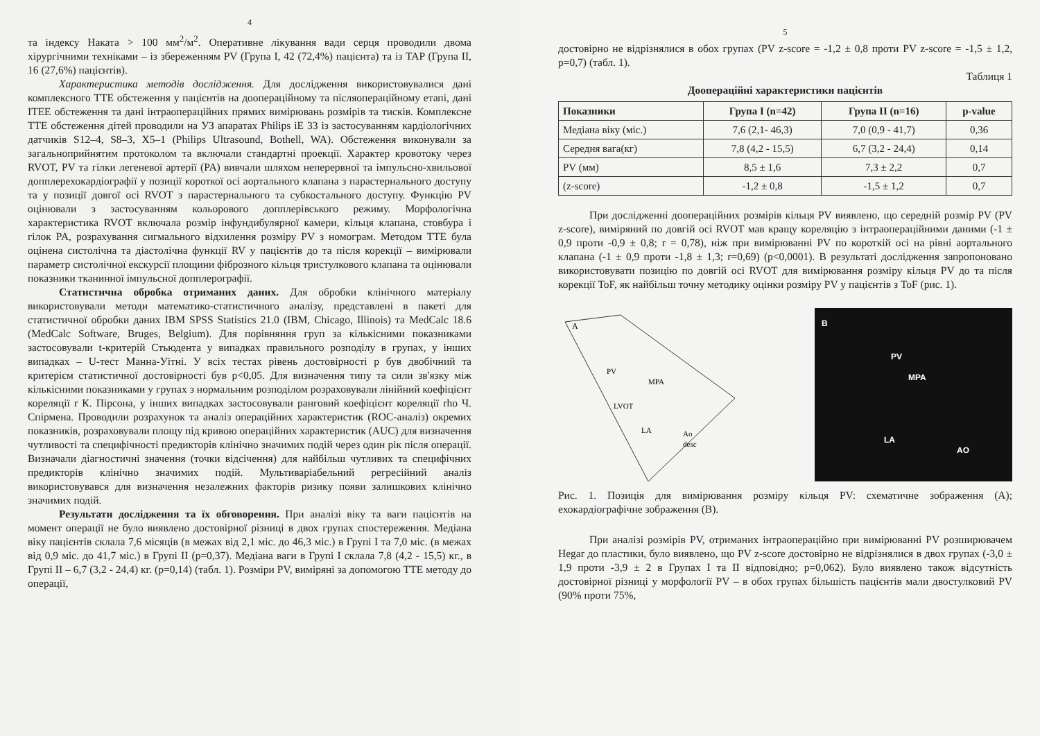4
та індексу Наката > 100 мм<sup>2</sup>/м<sup>2</sup>. Оперативне лікування вади серця проводили двома хірургічними техніками – із збереженням PV (Група I, 42 (72,4%) пацієнта) та із TAP (Група II, 16 (27,6%) пацієнтів).
Характеристика методів дослідження. Для дослідження використовувалися дані комплексного ТТЕ обстеження у пацієнтів на доопераційному та післяопераційному етапі, дані ITEE обстеження та дані інтраопераційних прямих вимірювань розмірів та тисків. Комплексне ТТЕ обстеження дітей проводили на УЗ апаратах Philips iE 33 із застосуванням кардіологічних датчиків S12–4, S8–3, X5–1 (Philips Ultrasound, Bothell, WA). Обстеження виконували за загальноприйнятим протоколом та включали стандартні проекції. Характер кровотоку через RVOT, PV та гілки легеневої артерії (PA) вивчали шляхом неперервної та імпульсно-хвильової допплерехокардіографії у позиції короткої осі аортального клапана з парастернального доступу та у позиції довгої осі RVOT з парастернального та субкостального доступу. Функцію PV оцінювали з застосуванням кольорового допплерівського режиму. Морфологічна характеристика RVOT включала розмір інфундибулярної камери, кільця клапана, стовбура і гілок PA, розрахування сигмального відхилення розміру PV з номограм. Методом ТТЕ була оцінена систолічна та діастолічна функції RV у пацієнтів до та після корекції – вимірювали параметр систолічної екскурсії площини фіброзного кільця тристулкового клапана та оцінювали показники тканинної імпульсної допплерографії.
Статистична обробка отриманих даних. Для обробки клінічного матеріалу використовували методи математико-статистичного аналізу, представлені в пакеті для статистичної обробки даних IBM SPSS Statistics 21.0 (IBM, Chicago, Illinois) та MedCalc 18.6 (MedCalc Software, Bruges, Belgium). Для порівняння груп за кількісними показниками застосовували t-критерій Стьюдента у випадках правильного розподілу в групах, у інших випадках – U-тест Манна-Уітні. У всіх тестах рівень достовірності p був двобічний та критерієм статистичної достовірності був p<0,05. Для визначення типу та сили зв'язку між кількісними показниками у групах з нормальним розподілом розраховували лінійний коефіцієнт кореляції r К. Пірсона, у інших випадках застосовували ранговий коефіцієнт кореляції rho Ч. Спірмена. Проводили розрахунок та аналіз операційних характеристик (ROC-аналіз) окремих показників, розраховували площу під кривою операційних характеристик (AUC) для визначення чутливості та специфічності предикторів клінічно значимих подій через один рік після операції. Визначали діагностичні значення (точки відсічення) для найбільш чутливих та специфічних предикторів клінічно значимих подій. Мультиваріабельний регресійний аналіз використовувався для визначення незалежних факторів ризику появи залишкових клінічно значимих подій.
Результати дослідження та їх обговорення. При аналізі віку та ваги пацієнтів на момент операції не було виявлено достовірної різниці в двох групах спостереження. Медіана віку пацієнтів склала 7,6 місяців (в межах від 2,1 міс. до 46,3 міс.) в Групі I та 7,0 міс. (в межах від 0,9 міс. до 41,7 міс.) в Групі II (p=0,37). Медіана ваги в Групі I склала 7,8 (4,2 - 15,5) кг., в Групі II – 6,7 (3,2 - 24,4) кг. (p=0,14) (табл. 1). Розміри PV, виміряні за допомогою ТТЕ методу до операції,
5
достовірно не відрізнялися в обох групах (PV z-score = -1,2 ± 0,8 проти PV z-score = -1,5 ± 1,2, p=0,7) (табл. 1).
Таблиця 1
Доопераційні характеристики пацієнтів
| Показники | Група I (n=42) | Група II (n=16) | p-value |
| --- | --- | --- | --- |
| Медіана віку (міс.) | 7,6 (2,1- 46,3) | 7,0 (0,9 - 41,7) | 0,36 |
| Середня вага(кг) | 7,8 (4,2 - 15,5) | 6,7 (3,2 - 24,4) | 0,14 |
| PV (мм) | 8,5 ± 1,6 | 7,3 ± 2,2 | 0,7 |
| (z-score) | -1,2 ± 0,8 | -1,5 ± 1,2 | 0,7 |
При дослідженні доопераційних розмірів кільця PV виявлено, що середній розмір PV (PV z-score), виміряний по довгій осі RVOT мав кращу кореляцію з інтраопераційними даними (-1 ± 0,9 проти -0,9 ± 0,8; r = 0,78), ніж при вимірюванні PV по короткій осі на рівні аортального клапана (-1 ± 0,9 проти -1,8 ± 1,3; r=0,69) (p<0,0001). В результаті дослідження запропоновано використовувати позицію по довгій осі RVOT для вимірювання розміру кільця PV до та після корекції ToF, як найбільш точну методику оцінки розміру PV у пацієнтів з ToF (рис. 1).
A
PV
MPA
LVOT
LA
Ao
desc
B
PV
MPA
LA
AO
Рис. 1. Позиція для вимірювання розміру кільця PV: схематичне зображення (A); ехокардіографічне зображення (B).
При аналізі розмірів PV, отриманих інтраопераційно при вимірюванні PV розширювачем Hegar до пластики, було виявлено, що PV z-score достовірно не відрізнялися в двох групах (-3,0 ± 1,9 проти -3,9 ± 2 в Групах I та II відповідно; p=0,062). Було виявлено також відсутність достовірної різниці у морфології PV – в обох групах більшість пацієнтів мали двостулковий PV (90% проти 75%,